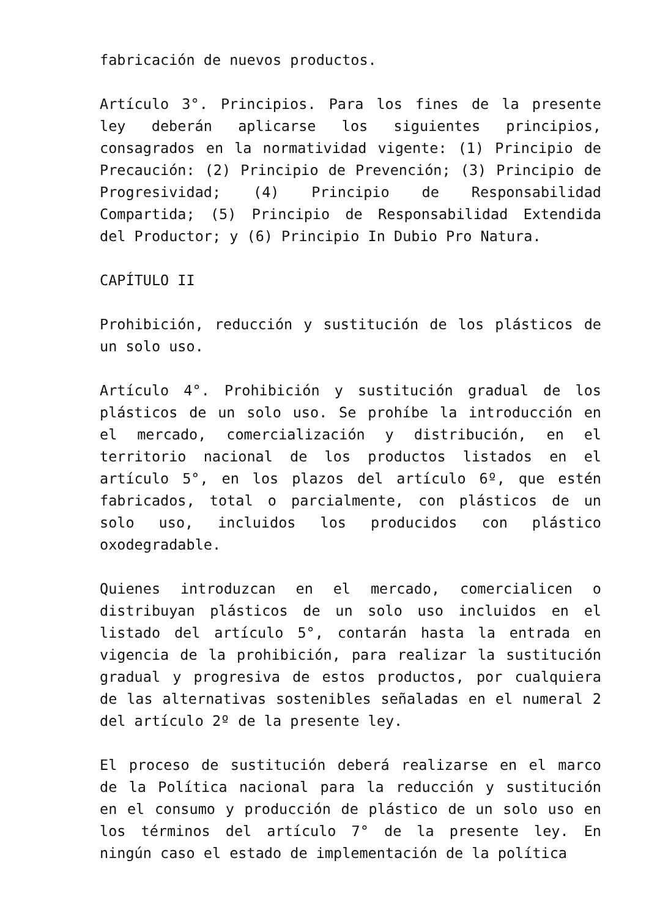fabricación de nuevos productos.
Artículo 3°. Principios. Para los fines de la presente ley deberán aplicarse los siguientes principios, consagrados en la normatividad vigente: (1) Principio de Precaución: (2) Principio de Prevención; (3) Principio de Progresividad; (4) Principio de Responsabilidad Compartida; (5) Principio de Responsabilidad Extendida del Productor; y (6) Principio In Dubio Pro Natura.
CAPÍTULO II
Prohibición, reducción y sustitución de los plásticos de un solo uso.
Artículo 4°. Prohibición y sustitución gradual de los plásticos de un solo uso. Se prohíbe la introducción en el mercado, comercialización y distribución, en el territorio nacional de los productos listados en el artículo 5°, en los plazos del artículo 6º, que estén fabricados, total o parcialmente, con plásticos de un solo uso, incluidos los producidos con plástico oxodegradable.
Quienes introduzcan en el mercado, comercialicen o distribuyan plásticos de un solo uso incluidos en el listado del artículo 5°, contarán hasta la entrada en vigencia de la prohibición, para realizar la sustitución gradual y progresiva de estos productos, por cualquiera de las alternativas sostenibles señaladas en el numeral 2 del artículo 2º de la presente ley.
El proceso de sustitución deberá realizarse en el marco de la Política nacional para la reducción y sustitución en el consumo y producción de plástico de un solo uso en los términos del artículo 7° de la presente ley. En ningún caso el estado de implementación de la política